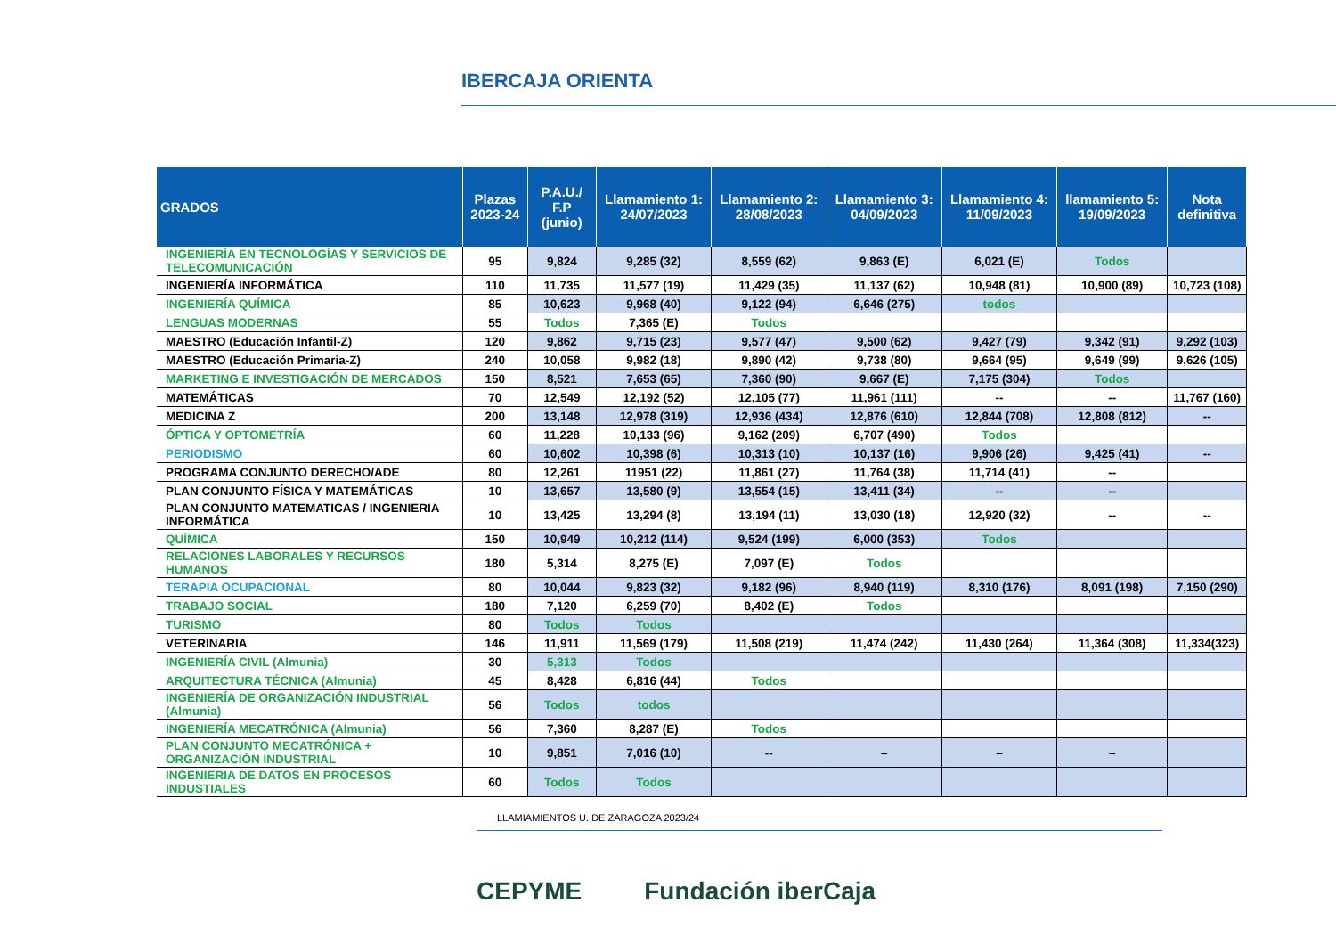IBERCAJA ORIENTA
| GRADOS | Plazas 2023-24 | P.A.U./ F.P (junio) | Llamamiento 1: 24/07/2023 | Llamamiento 2: 28/08/2023 | Llamamiento 3: 04/09/2023 | Llamamiento 4: 11/09/2023 | llamamiento 5: 19/09/2023 | Nota definitiva |
| --- | --- | --- | --- | --- | --- | --- | --- | --- |
| INGENIERÍA EN TECNOLOGÍAS Y SERVICIOS DE TELECOMUNICACIÓN | 95 | 9,824 | 9,285 (32) | 8,559 (62) | 9,863 (E) | 6,021 (E) | Todos | |
| INGENIERÍA INFORMÁTICA | 110 | 11,735 | 11,577 (19) | 11,429 (35) | 11,137 (62) | 10,948 (81) | 10,900 (89) | 10,723 (108) |
| INGENIERÍA QUÍMICA | 85 | 10,623 | 9,968 (40) | 9,122 (94) | 6,646 (275) | todos | | |
| LENGUAS MODERNAS | 55 | Todos | 7,365 (E) | Todos | | | | |
| MAESTRO (Educación Infantil-Z) | 120 | 9,862 | 9,715 (23) | 9,577 (47) | 9,500 (62) | 9,427 (79) | 9,342 (91) | 9,292 (103) |
| MAESTRO (Educación Primaria-Z) | 240 | 10,058 | 9,982 (18) | 9,890 (42) | 9,738 (80) | 9,664 (95) | 9,649 (99) | 9,626 (105) |
| MARKETING E INVESTIGACIÓN DE MERCADOS | 150 | 8,521 | 7,653 (65) | 7,360 (90) | 9,667 (E) | 7,175 (304) | Todos | |
| MATEMÁTICAS | 70 | 12,549 | 12,192 (52) | 12,105 (77) | 11,961 (111) | -- | -- | 11,767 (160) |
| MEDICINA Z | 200 | 13,148 | 12,978 (319) | 12,936 (434) | 12,876 (610) | 12,844 (708) | 12,808 (812) | -- |
| ÓPTICA Y OPTOMETRÍA | 60 | 11,228 | 10,133 (96) | 9,162 (209) | 6,707 (490) | Todos | | |
| PERIODISMO | 60 | 10,602 | 10,398 (6) | 10,313 (10) | 10,137 (16) | 9,906 (26) | 9,425 (41) | -- |
| PROGRAMA CONJUNTO DERECHO/ADE | 80 | 12,261 | 11951 (22) | 11,861 (27) | 11,764 (38) | 11,714 (41) | -- | |
| PLAN CONJUNTO FÍSICA Y MATEMÁTICAS | 10 | 13,657 | 13,580 (9) | 13,554 (15) | 13,411 (34) | -- | -- | |
| PLAN CONJUNTO MATEMATICAS / INGENIERIA INFORMÁTICA | 10 | 13,425 | 13,294 (8) | 13,194 (11) | 13,030 (18) | 12,920 (32) | -- | -- |
| QUÍMICA | 150 | 10,949 | 10,212 (114) | 9,524 (199) | 6,000 (353) | Todos | | |
| RELACIONES LABORALES Y RECURSOS HUMANOS | 180 | 5,314 | 8,275 (E) | 7,097 (E) | Todos | | | |
| TERAPIA OCUPACIONAL | 80 | 10,044 | 9,823 (32) | 9,182 (96) | 8,940 (119) | 8,310 (176) | 8,091 (198) | 7,150 (290) |
| TRABAJO SOCIAL | 180 | 7,120 | 6,259 (70) | 8,402 (E) | Todos | | | |
| TURISMO | 80 | Todos | Todos | | | | | |
| VETERINARIA | 146 | 11,911 | 11,569 (179) | 11,508 (219) | 11,474 (242) | 11,430 (264) | 11,364 (308) | 11,334(323) |
| INGENIERÍA CIVIL (Almunia) | 30 | 5,313 | Todos | | | | | |
| ARQUITECTURA TÉCNICA (Almunia) | 45 | 8,428 | 6,816 (44) | Todos | | | | |
| INGENIERÍA DE ORGANIZACIÓN INDUSTRIAL (Almunia) | 56 | Todos | todos | | | | | |
| INGENIERÍA MECATRÓNICA (Almunia) | 56 | 7,360 | 8,287 (E) | Todos | | | | |
| PLAN CONJUNTO MECATRÓNICA + ORGANIZACIÓN INDUSTRIAL | 10 | 9,851 | 7,016 (10) | -- | – | – | – | |
| INGENIERIA DE DATOS EN PROCESOS INDUSTIALES | 60 | Todos | Todos | | | | | |
LLAMIAMIENTOS U. DE ZARAGOZA 2023/24
CEPYME Fundación iberCaja